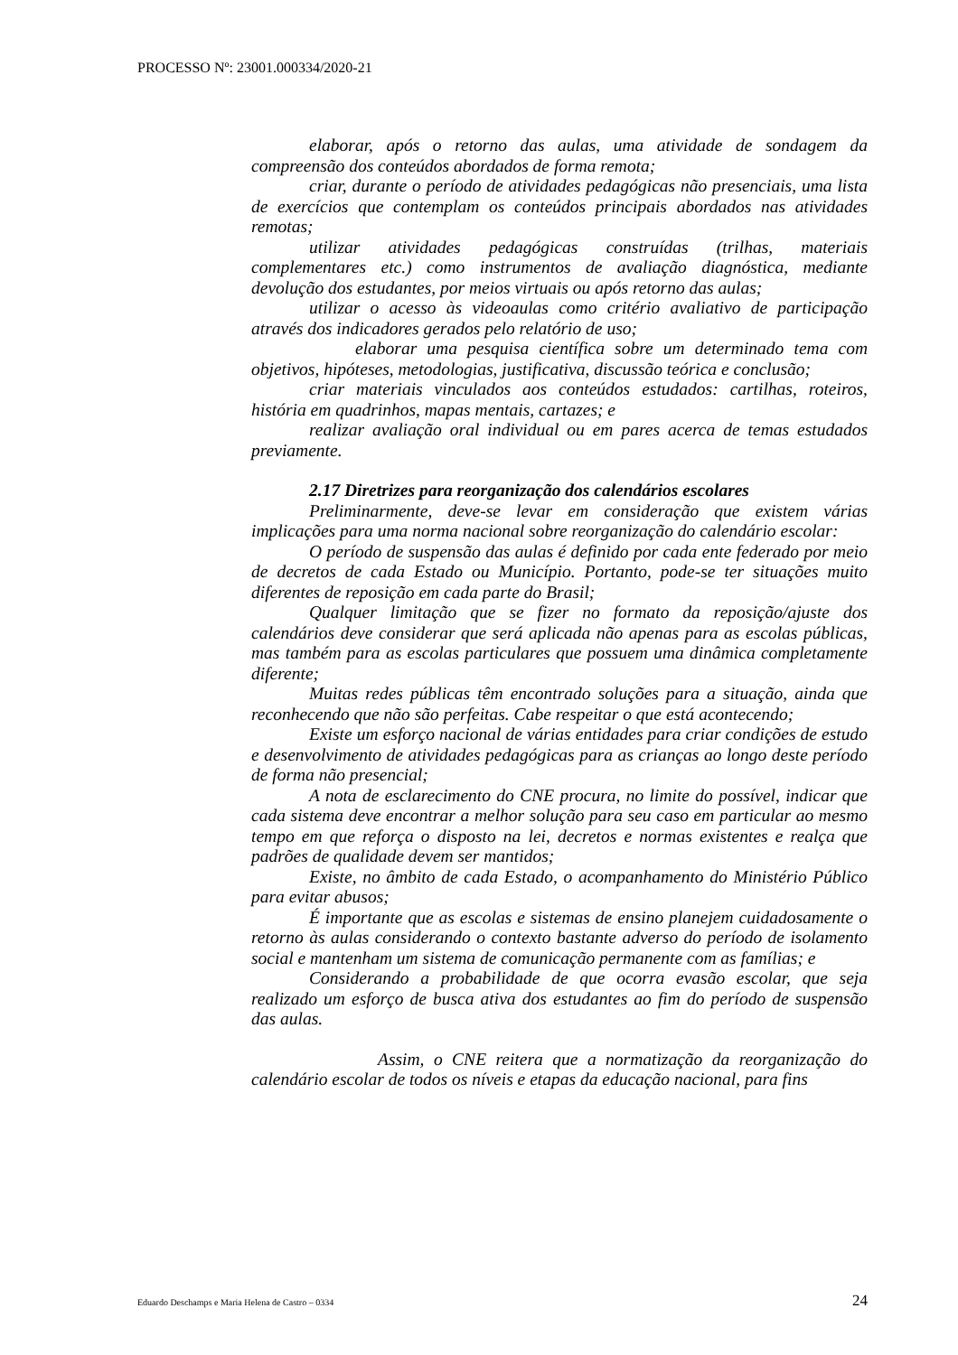PROCESSO Nº: 23001.000334/2020-21
elaborar, após o retorno das aulas, uma atividade de sondagem da compreensão dos conteúdos abordados de forma remota;
criar, durante o período de atividades pedagógicas não presenciais, uma lista de exercícios que contemplam os conteúdos principais abordados nas atividades remotas;
utilizar atividades pedagógicas construídas (trilhas, materiais complementares etc.) como instrumentos de avaliação diagnóstica, mediante devolução dos estudantes, por meios virtuais ou após retorno das aulas;
utilizar o acesso às videoaulas como critério avaliativo de participação através dos indicadores gerados pelo relatório de uso;
elaborar uma pesquisa científica sobre um determinado tema com objetivos, hipóteses, metodologias, justificativa, discussão teórica e conclusão;
criar materiais vinculados aos conteúdos estudados: cartilhas, roteiros, história em quadrinhos, mapas mentais, cartazes; e
realizar avaliação oral individual ou em pares acerca de temas estudados previamente.
2.17 Diretrizes para reorganização dos calendários escolares
Preliminarmente, deve-se levar em consideração que existem várias implicações para uma norma nacional sobre reorganização do calendário escolar:
O período de suspensão das aulas é definido por cada ente federado por meio de decretos de cada Estado ou Município. Portanto, pode-se ter situações muito diferentes de reposição em cada parte do Brasil;
Qualquer limitação que se fizer no formato da reposição/ajuste dos calendários deve considerar que será aplicada não apenas para as escolas públicas, mas também para as escolas particulares que possuem uma dinâmica completamente diferente;
Muitas redes públicas têm encontrado soluções para a situação, ainda que reconhecendo que não são perfeitas. Cabe respeitar o que está acontecendo;
Existe um esforço nacional de várias entidades para criar condições de estudo e desenvolvimento de atividades pedagógicas para as crianças ao longo deste período de forma não presencial;
A nota de esclarecimento do CNE procura, no limite do possível, indicar que cada sistema deve encontrar a melhor solução para seu caso em particular ao mesmo tempo em que reforça o disposto na lei, decretos e normas existentes e realça que padrões de qualidade devem ser mantidos;
Existe, no âmbito de cada Estado, o acompanhamento do Ministério Público para evitar abusos;
É importante que as escolas e sistemas de ensino planejem cuidadosamente o retorno às aulas considerando o contexto bastante adverso do período de isolamento social e mantenham um sistema de comunicação permanente com as famílias; e
Considerando a probabilidade de que ocorra evasão escolar, que seja realizado um esforço de busca ativa dos estudantes ao fim do período de suspensão das aulas.
Assim, o CNE reitera que a normatização da reorganização do calendário escolar de todos os níveis e etapas da educação nacional, para fins
Eduardo Deschamps e Maria Helena de Castro – 0334 24